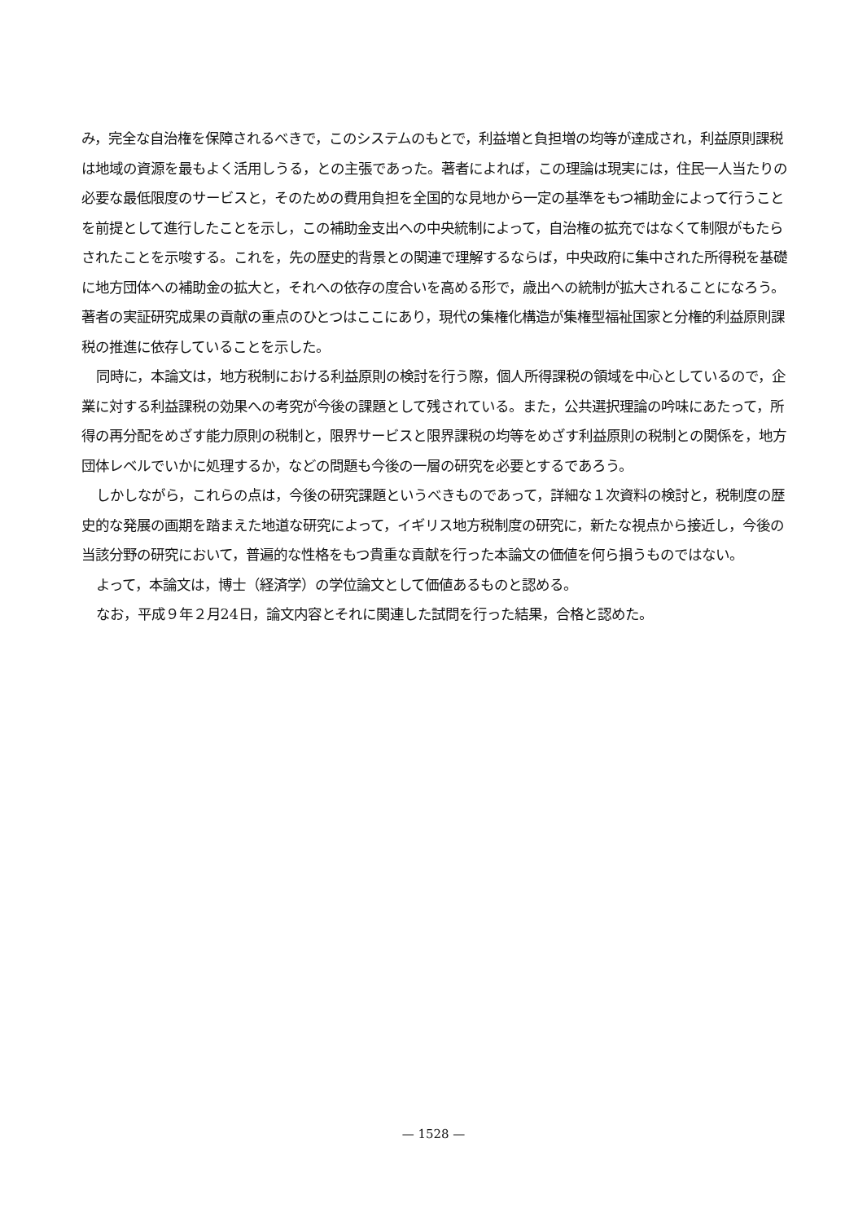み，完全な自治権を保障されるべきで，このシステムのもとで，利益増と負担増の均等が達成され，利益原則課税は地域の資源を最もよく活用しうる，との主張であった。著者によれば，この理論は現実には，住民一人当たりの必要な最低限度のサービスと，そのための費用負担を全国的な見地から一定の基準をもつ補助金によって行うことを前提として進行したことを示し，この補助金支出への中央統制によって，自治権の拡充ではなくて制限がもたらされたことを示唆する。これを，先の歴史的背景との関連で理解するならば，中央政府に集中された所得税を基礎に地方団体への補助金の拡大と，それへの依存の度合いを高める形で，歳出への統制が拡大されることになろう。著者の実証研究成果の貢献の重点のひとつはここにあり，現代の集権化構造が集権型福祉国家と分権的利益原則課税の推進に依存していることを示した。
同時に，本論文は，地方税制における利益原則の検討を行う際，個人所得課税の領域を中心としているので，企業に対する利益課税の効果への考究が今後の課題として残されている。また，公共選択理論の吟味にあたって，所得の再分配をめざす能力原則の税制と，限界サービスと限界課税の均等をめざす利益原則の税制との関係を，地方団体レベルでいかに処理するか，などの問題も今後の一層の研究を必要とするであろう。
しかしながら，これらの点は，今後の研究課題というべきものであって，詳細な１次資料の検討と，税制度の歴史的な発展の画期を踏まえた地道な研究によって，イギリス地方税制度の研究に，新たな視点から接近し，今後の当該分野の研究において，普遍的な性格をもつ貴重な貢献を行った本論文の価値を何ら損うものではない。
よって，本論文は，博士（経済学）の学位論文として価値あるものと認める。
なお，平成９年２月24日，論文内容とそれに関連した試問を行った結果，合格と認めた。
— 1528 —